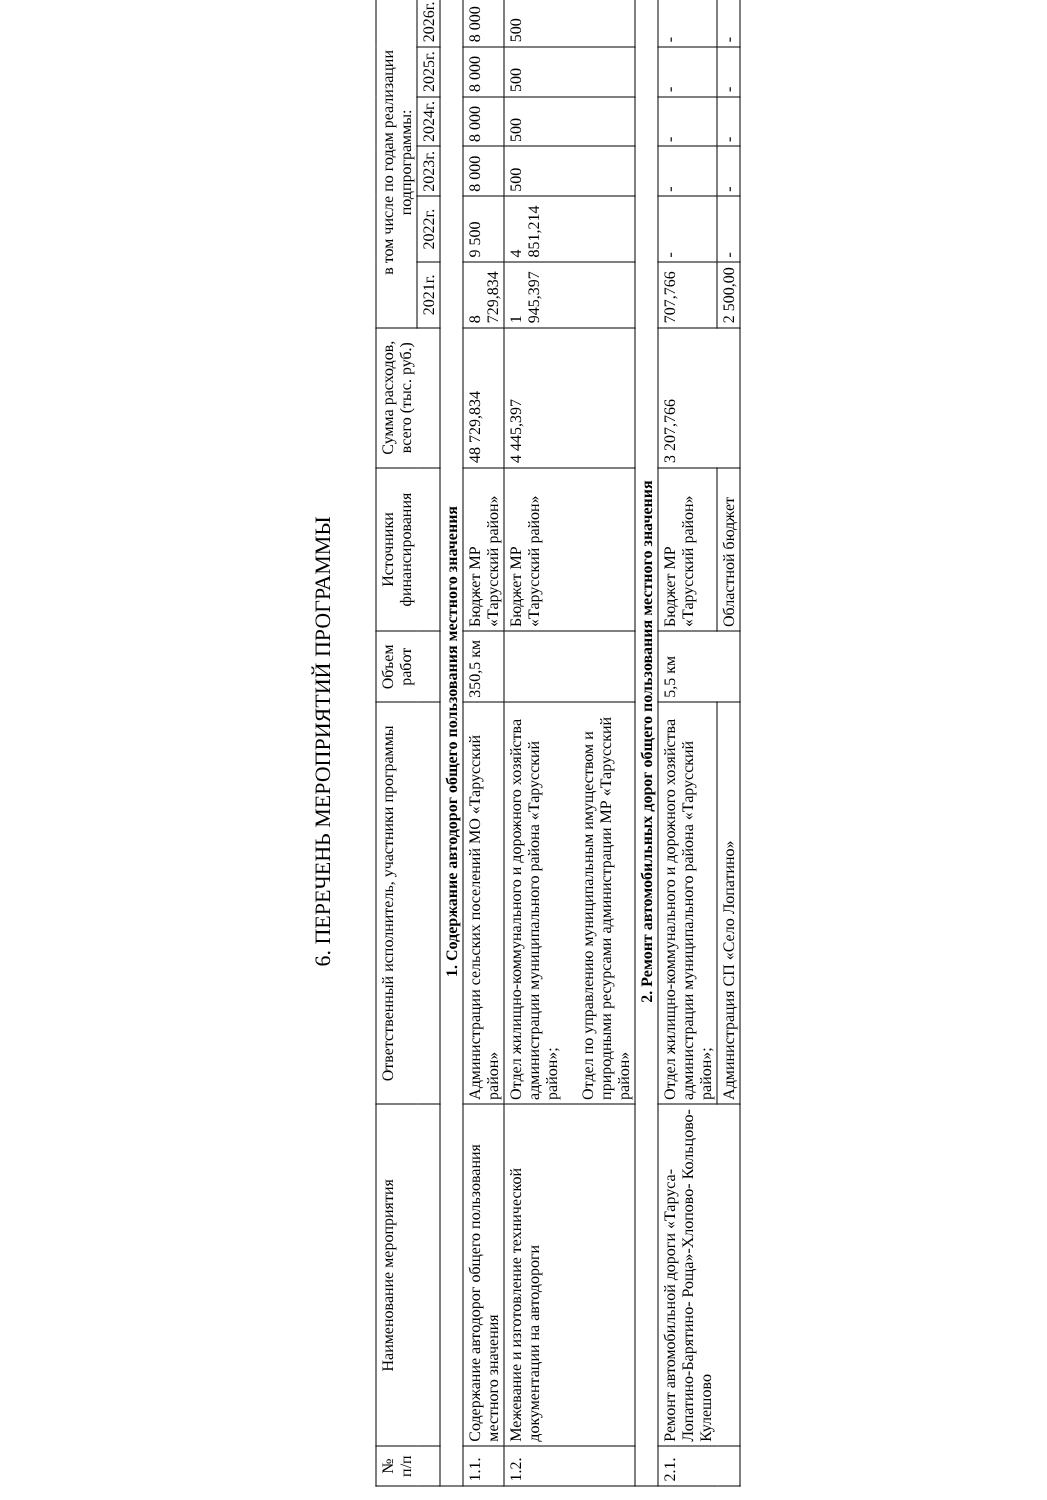6. ПЕРЕЧЕНЬ МЕРОПРИЯТИЙ ПРОГРАММЫ
| № п/п | Наименование мероприятия | Ответственный исполнитель, участники программы | Объем работ | Источники финансирования | Сумма расходов, всего (тыс. руб.) | в том числе по годам реализации подпрограммы: | | | | | |
| --- | --- | --- | --- | --- | --- | --- | --- | --- | --- | --- | --- |
| | | | | | | 2021г. | 2022г. | 2023г. | 2024г. | 2025г. | 2026г. |
| 1. Содержание автодорог общего пользования местного значения | | | | | | | | | | | |
| 1.1. | Содержание автодорог общего пользования местного значения | Администрации сельских поселений МО «Тарусский район» | 350,5 км | Бюджет МР «Тарусский район» | 48 729,834 | 8 729,834 | 9 500 | 8 000 | 8 000 | 8 000 | 8 000 |
| 1.2. | Межевание и изготовление технической документации на автодороги | Отдел жилищно-коммунального и дорожного хозяйства администрации муниципального района «Тарусский район»; Отдел по управлению муниципальным имуществом и природными ресурсами администрации МР «Тарусский район» | | Бюджет МР «Тарусский район» | 4 445,397 | 1 945,397 | 4 851,214 | 500 | 500 | 500 | 500 |
| 2. Ремонт автомобильных дорог общего пользования местного значения | | | | | | | | | | | |
| 2.1. | Ремонт автомобильной дороги «Таруса-Лопатино-Барятино- Роща»-Хлопово- Кольцово-Кулешово | Отдел жилищно-коммунального и дорожного хозяйства администрации муниципального района «Тарусский район»; | 5,5 км | Бюджет МР «Тарусский район» | 3 207,766 | 707,766 | - | - | - | - | - |
| | | Администрация СП «Село Лопатино» | | Областной бюджет | | 2 500,00 | - | - | - | - | - |